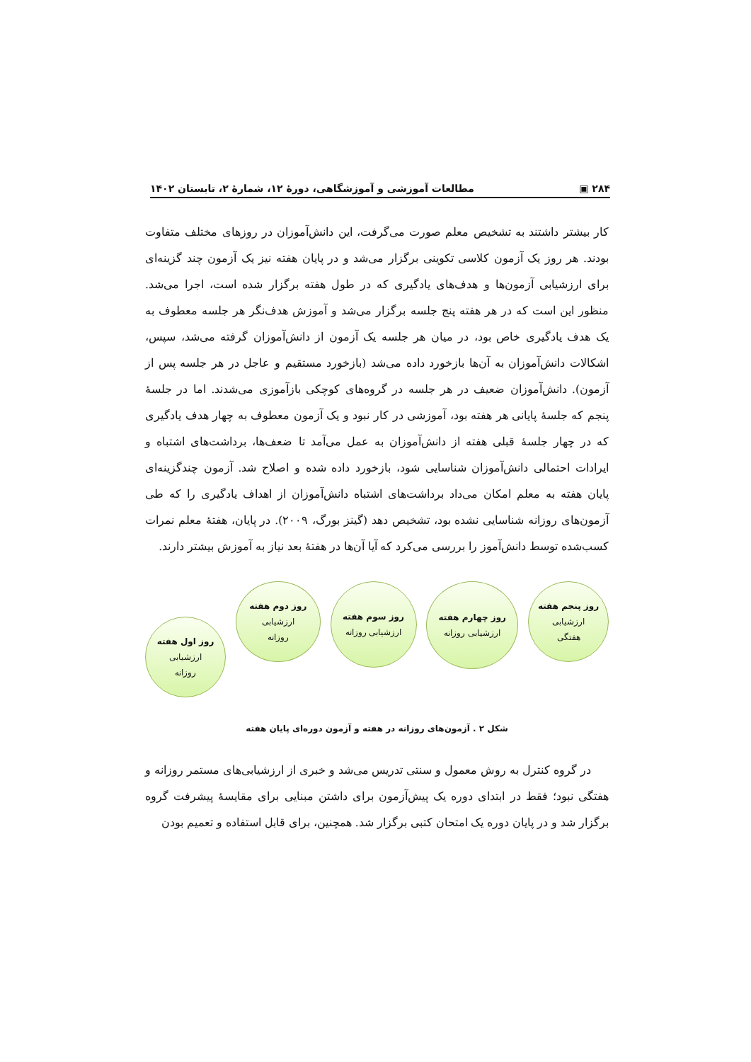۲۸۴ ▣ مطالعات آموزشی و آموزشگاهی، دورهٔ ۱۲، شمارهٔ ۲، تابستان ۱۴۰۲
کار بیشتر داشتند به تشخیص معلم صورت می‌گرفت، این دانش‌آموزان در روزهای مختلف متفاوت بودند. هر روز یک آزمون کلاسی تکوینی برگزار می‌شد و در پایان هفته نیز یک آزمون چند گزینه‌ای برای ارزشیابی آزمون‌ها و هدف‌های یادگیری که در طول هفته برگزار شده است، اجرا می‌شد. منظور این است که در هر هفته پنج جلسه برگزار می‌شد و آموزش هدف‌نگر هر جلسه معطوف به یک هدف یادگیری خاص بود، در میان هر جلسه یک آزمون از دانش‌آموزان گرفته می‌شد، سپس، اشکالات دانش‌آموزان به آن‌ها بازخورد داده می‌شد (بازخورد مستقیم و عاجل در هر جلسه پس از آزمون). دانش‌آموزان ضعیف در هر جلسه در گروه‌های کوچکی بازآموزی می‌شدند. اما در جلسهٔ پنجم که جلسهٔ پایانی هر هفته بود، آموزشی در کار نبود و یک آزمون معطوف به چهار هدف یادگیری که در چهار جلسهٔ قبلی هفته از دانش‌آموزان به عمل می‌آمد تا ضعف‌ها، برداشت‌های اشتباه و ایرادات احتمالی دانش‌آموزان شناسایی شود، بازخورد داده شده و اصلاح شد. آزمون چندگزینه‌ای پایان هفته به معلم امکان می‌داد برداشت‌های اشتباه دانش‌آموزان از اهداف یادگیری را که طی آزمون‌های روزانه شناسایی نشده بود، تشخیص دهد (گینز بورگ، ۲۰۰۹). در پایان، هفتهٔ معلم نمرات کسب‌شده توسط دانش‌آموز را بررسی می‌کرد که آیا آن‌ها در هفتهٔ بعد نیاز به آموزش بیشتر دارند.
روز پنجم هفته
ارزشیابی
هفتگی
روز چهارم هفته
ارزشیابی روزانه
روز سوم هفته
ارزشیابی روزانه
روز دوم هفته
ارزشیابی
روزانه
روز اول هفته
ارزشیابی
روزانه
شکل ۲ . آزمون‌های روزانه در هفته و آزمون دوره‌ای پایان هفته
در گروه کنترل به روش معمول و سنتی تدریس می‌شد و خبری از ارزشیابی‌های مستمر روزانه و هفتگی نبود؛ فقط در ابتدای دوره یک پیش‌آزمون برای داشتن مبنایی برای مقایسهٔ پیشرفت گروه برگزار شد و در پایان دوره یک امتحان کتبی برگزار شد. همچنین، برای قابل استفاده و تعمیم بودن